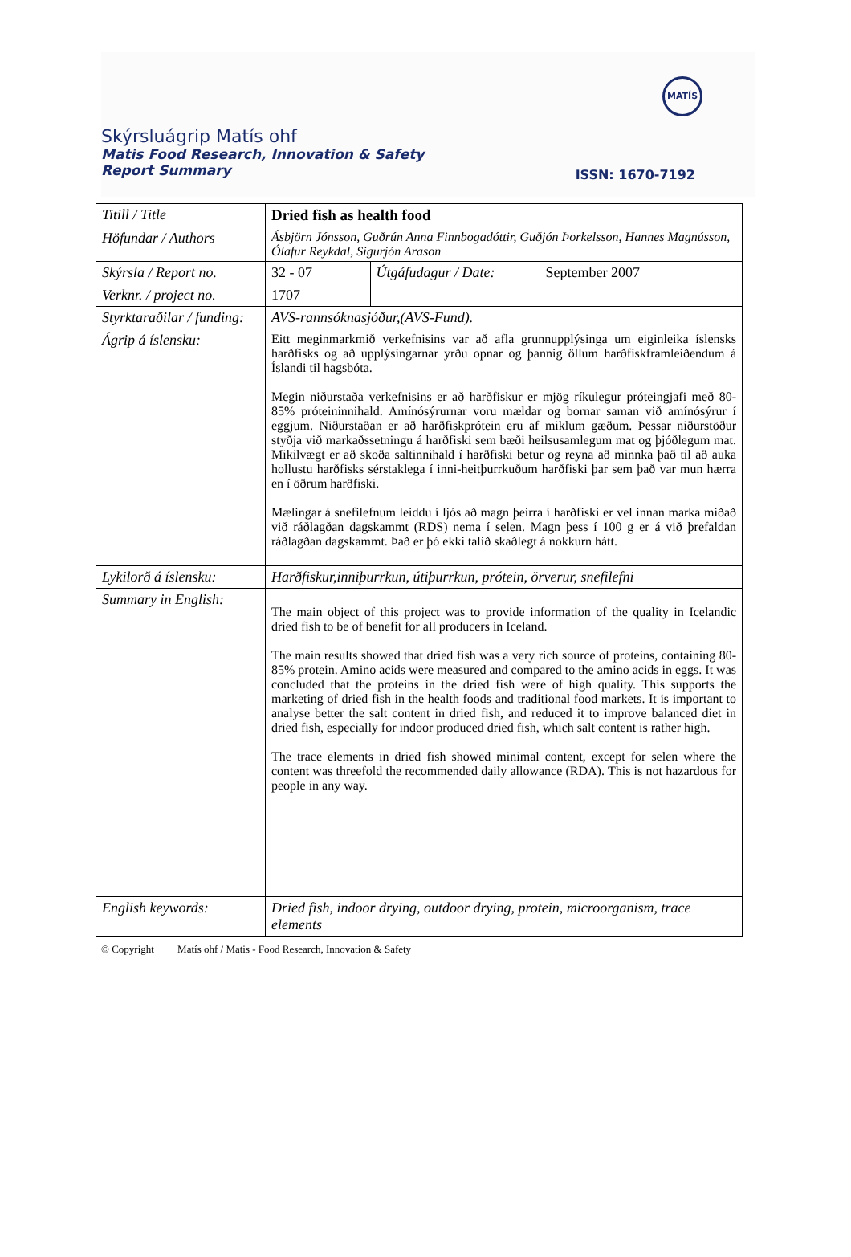MATÍS
Skýrsluágrip Matís ohf
Matis Food Research, Innovation & Safety
Report Summary
ISSN: 1670-7192
| Titill / Title | Dried fish as health food | | |
| Höfundar / Authors | Ásbjörn Jónsson, Guðrún Anna Finnbogadóttir, Guðjón Þorkelsson, Hannes Magnússon, Ólafur Reykdal, Sigurjón Arason | | |
| Skýrsla / Report no. | 32 - 07 | Útgáfudagur / Date: | September 2007 |
| Verknr. / project no. | 1707 | | |
| Styrktaraðilar / funding: | AVS-rannsóknasjóður,(AVS-Fund). | | |
| Ágrip á íslensku: | Eitt meginmarkmið verkefnisins var að afla grunnupplýsinga um eiginleika íslensks harðfisks og að upplýsingarnar yrðu opnar og þannig öllum harðfiskframleiðendum á Íslandi til hagsbóta. Megin niðurstaða verkefnisins er að harðfiskur er mjög ríkulegur próteingjafi með 80-85% próteininnihald. Amínósýrurnar voru mældar og bornar saman við amínósýrur í eggjum. Niðurstaðan er að harðfiskprótein eru af miklum gæðum. Þessar niðurstöður styðja við markaðssetningu á harðfiski sem bæði heilsusamlegum mat og þjóðlegum mat. Mikilvægt er að skoða saltinnihald í harðfiski betur og reyna að minnka það til að auka hollustu harðfisks sérstaklega í inni-heitþurrkuðum harðfiski þar sem það var mun hærra en í öðrum harðfiski. Mælingar á snefilefnum leiddu í ljós að magn þeirra í harðfiski er vel innan marka miðað við ráðlagðan dagskammt (RDS) nema í selen. Magn þess í 100 g er á við þrefaldan ráðlagðan dagskammt. Það er þó ekki talið skaðlegt á nokkurn hátt. | | |
| Lykilorð á íslensku: | Harðfiskur,inniþurrkun, útiþurrkun, prótein, örverur, snefilefni | | |
| Summary in English: | The main object of this project was to provide information of the quality in Icelandic dried fish to be of benefit for all producers in Iceland. The main results showed that dried fish was a very rich source of proteins, containing 80-85% protein. Amino acids were measured and compared to the amino acids in eggs. It was concluded that the proteins in the dried fish were of high quality. This supports the marketing of dried fish in the health foods and traditional food markets. It is important to analyse better the salt content in dried fish, and reduced it to improve balanced diet in dried fish, especially for indoor produced dried fish, which salt content is rather high. The trace elements in dried fish showed minimal content, except for selen where the content was threefold the recommended daily allowance (RDA). This is not hazardous for people in any way. | | |
| English keywords: | Dried fish, indoor drying, outdoor drying, protein, microorganism, trace elements | | |
© Copyright Matís ohf / Matis - Food Research, Innovation & Safety